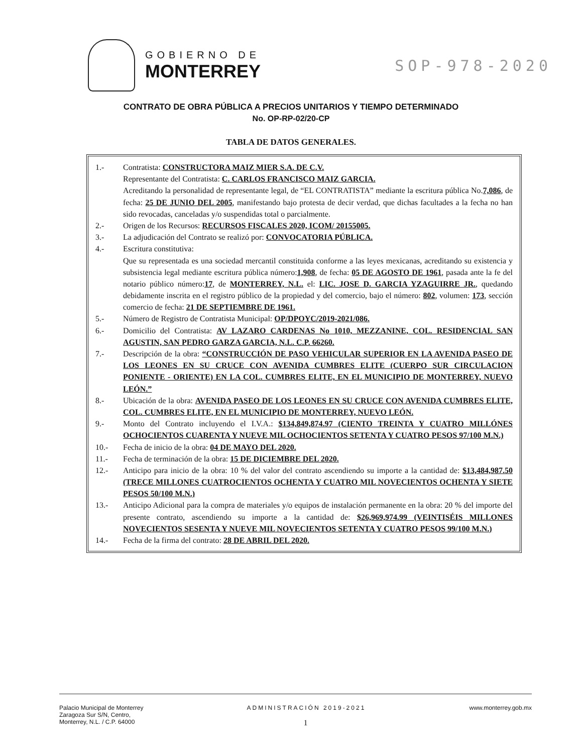GOBIERNO DE
MONTERREY
SOP-978-2020
CONTRATO DE OBRA PÚBLICA A PRECIOS UNITARIOS Y TIEMPO DETERMINADO
No. OP-RP-02/20-CP
TABLA DE DATOS GENERALES.
| 1.- | Contratista: CONSTRUCTORA MAIZ MIER S.A. DE C.V. Representante del Contratista: C. CARLOS FRANCISCO MAIZ GARCIA. Acreditando la personalidad de representante legal, de “EL CONTRATISTA” mediante la escritura pública No. 7,086 , de fecha: 25 DE JUNIO DEL 2005 , manifestando bajo protesta de decir verdad, que dichas facultades a la fecha no han sido revocadas, canceladas y/o suspendidas total o parcialmente. |
| 2.- | Origen de los Recursos: RECURSOS FISCALES 2020, ICOM/ 20155005. |
| 3.- | La adjudicación del Contrato se realizó por: CONVOCATORIA PÚBLICA. |
| 4.- | Escritura constitutiva: Que su representada es una sociedad mercantil constituida conforme a las leyes mexicanas, acreditando su existencia y subsistencia legal mediante escritura pública número: 1,908 , de fecha: 05 DE AGOSTO DE 1961 , pasada ante la fe del notario público número: 17 , de MONTERREY, N.L. el: LIC. JOSE D. GARCIA YZAGUIRRE JR. , quedando debidamente inscrita en el registro público de la propiedad y del comercio, bajo el número: 802 , volumen: 173 , sección comercio de fecha: 21 DE SEPTIEMBRE DE 1961. |
| 5.- | Número de Registro de Contratista Municipal: OP/DPOYC/2019-2021/086. |
| 6.- | Domicilio del Contratista: AV LAZARO CARDENAS No 1010, MEZZANINE, COL. RESIDENCIAL SAN AGUSTIN, SAN PEDRO GARZA GARCIA, N.L. C.P. 66260. |
| 7.- | Descripción de la obra: “CONSTRUCCIÓN DE PASO VEHICULAR SUPERIOR EN LA AVENIDA PASEO DE LOS LEONES EN SU CRUCE CON AVENIDA CUMBRES ELITE (CUERPO SUR CIRCULACION PONIENTE - ORIENTE) EN LA COL. CUMBRES ELITE, EN EL MUNICIPIO DE MONTERREY, NUEVO LEÓN.” |
| 8.- | Ubicación de la obra: AVENIDA PASEO DE LOS LEONES EN SU CRUCE CON AVENIDA CUMBRES ELITE, COL. CUMBRES ELITE, EN EL MUNICIPIO DE MONTERREY, NUEVO LEÓN. |
| 9.- | Monto del Contrato incluyendo el I.V.A.: $134,849,874.97 (CIENTO TREINTA Y CUATRO MILLÓNES OCHOCIENTOS CUARENTA Y NUEVE MIL OCHOCIENTOS SETENTA Y CUATRO PESOS 97/100 M.N.) |
| 10.- | Fecha de inicio de la obra: 04 DE MAYO DEL 2020. |
| 11.- | Fecha de terminación de la obra: 15 DE DICIEMBRE DEL 2020. |
| 12.- | Anticipo para inicio de la obra: 10 % del valor del contrato ascendiendo su importe a la cantidad de: $13,484,987.50 (TRECE MILLONES CUATROCIENTOS OCHENTA Y CUATRO MIL NOVECIENTOS OCHENTA Y SIETE PESOS 50/100 M.N.) |
| 13.- | Anticipo Adicional para la compra de materiales y/o equipos de instalación permanente en la obra: 20 % del importe del presente contrato, ascendiendo su importe a la cantidad de: $26,969,974.99 (VEINTISÉIS MILLONES NOVECIENTOS SESENTA Y NUEVE MIL NOVECIENTOS SETENTA Y CUATRO PESOS 99/100 M.N.) |
| 14.- | Fecha de la firma del contrato: 28 DE ABRIL DEL 2020. |
Palacio Municipal de Monterrey
Zaragoza Sur S/N, Centro,
Monterrey, N.L. / C.P. 64000
ADMINISTRACIÓN 2019-2021
1
www.monterrey.gob.mx